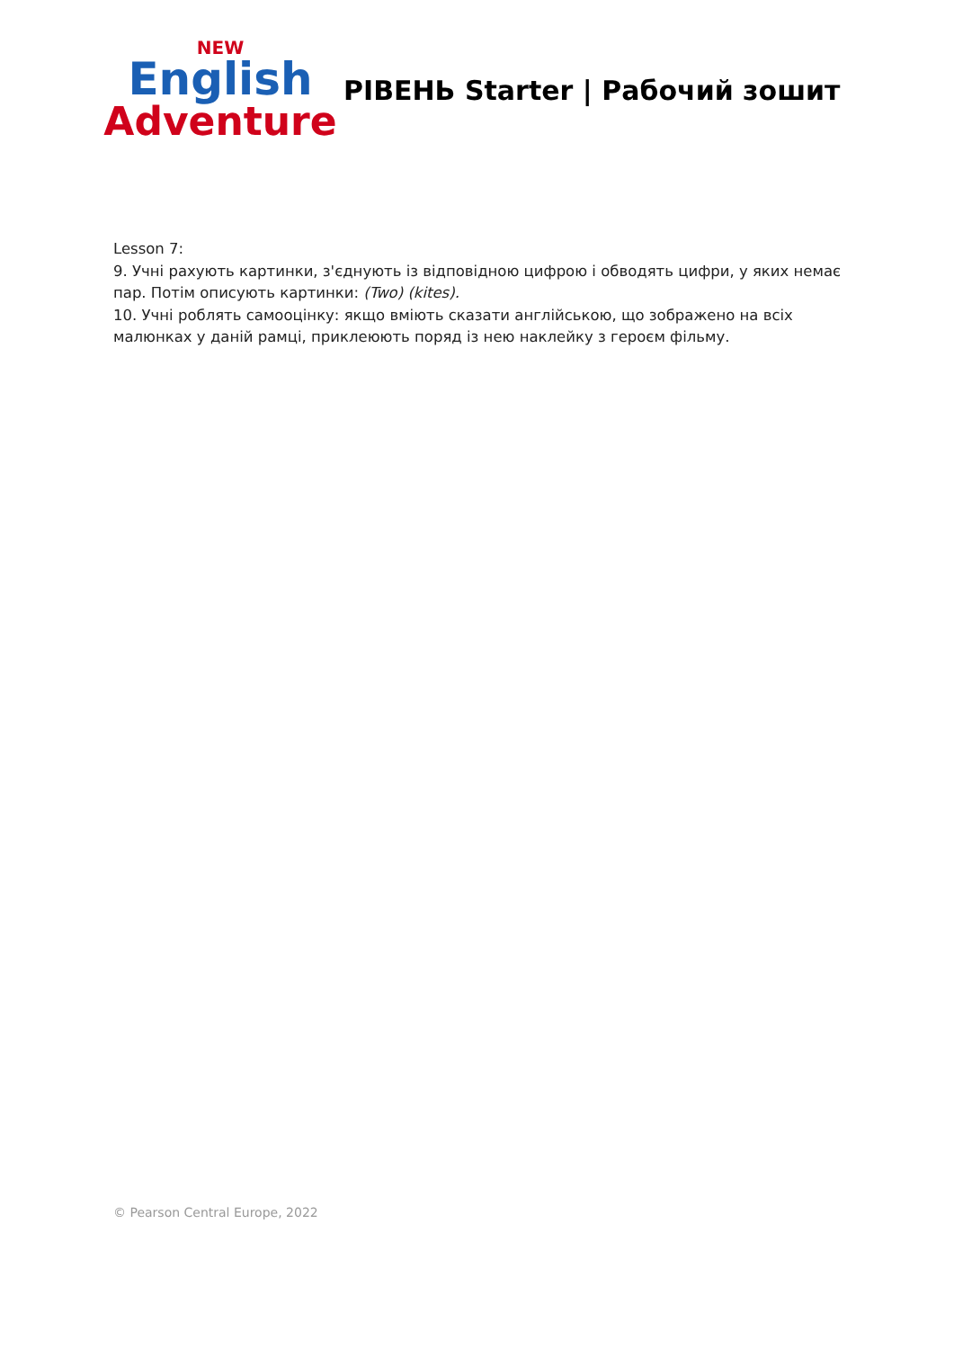NEW
English
Adventure
РІВЕНЬ Starter | Рабочий зошит
Lesson 7:
9. Учні рахують картинки, з'єднують із відповідною цифрою і обводять цифри, у яких немає пар. Потім описують картинки: (Two) (kites).
10. Учні роблять самооцінку: якщо вміють сказати англійською, що зображено на всіх малюнках у даній рамці, приклеюють поряд із нею наклейку з героєм фільму.
© Pearson Central Europe, 2022